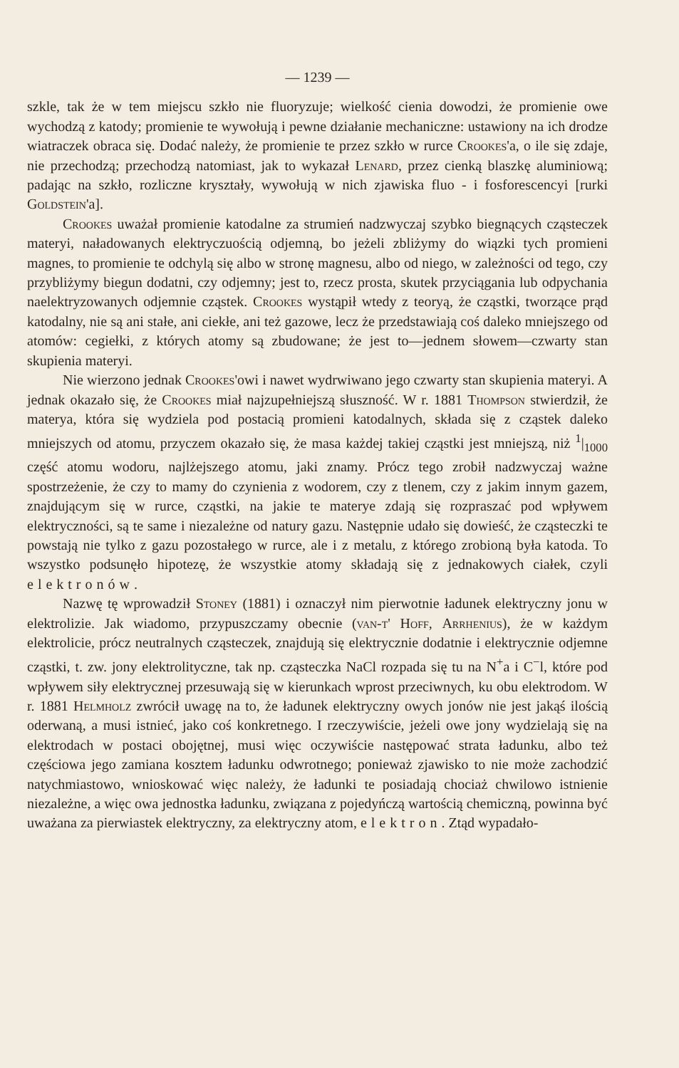— 1239 —
szkle, tak że w tem miejscu szkło nie fluoryzuje; wielkość cienia dowodzi, że promienie owe wychodzą z katody; promienie te wywołują i pewne działanie mechaniczne: ustawiony na ich drodze wiatraczek obraca się. Dodać należy, że promienie te przez szkło w rurce Crookes'a, o ile się zdaje, nie przechodzą; przechodzą natomiast, jak to wykazał Lenard, przez cienką blaszkę aluminiową; padając na szkło, rozliczne kryształy, wywołują w nich zjawiska fluo - i fosforescencyi [rurki Goldstein'a].
Crookes uważał promienie katodalne za strumień nadzwyczaj szybko biegnących cząsteczek materyi, naładowanych elektryczuością odjemną, bo jeżeli zbliżymy do wiązki tych promieni magnes, to promienie te odchylą się albo w stronę magnesu, albo od niego, w zależności od tego, czy przybliżymy biegun dodatni, czy odjemny; jest to, rzecz prosta, skutek przyciągania lub odpychania naelektryzowanych odjemnie cząstek. Crookes wystąpił wtedy z teoryą, że cząstki, tworzące prąd katodalny, nie są ani stałe, ani ciekłe, ani też gazowe, lecz że przedstawiają coś daleko mniejszego od atomów: cegiełki, z których atomy są zbudowane; że jest to—jednem słowem—czwarty stan skupienia materyi.
Nie wierzono jednak Crookes'owi i nawet wydrwiwano jego czwarty stan skupienia materyi. A jednak okazało się, że Crookes miał najzupełniejszą słuszność. W r. 1881 Thompson stwierdził, że materya, która się wydziela pod postacią promieni katodalnych, składa się z cząstek daleko mniejszych od atomu, przyczem okazało się, że masa każdej takiej cząstki jest mniejszą, niż <sup>1</sup>|<sub>1000</sub> część atomu wodoru, najlżejszego atomu, jaki znamy. Prócz tego zrobił nadzwyczaj ważne spostrzeżenie, że czy to mamy do czynienia z wodorem, czy z tlenem, czy z jakim innym gazem, znajdującym się w rurce, cząstki, na jakie te materye zdają się rozpraszać pod wpływem elektryczności, są te same i niezależne od natury gazu. Następnie udało się dowieść, że cząsteczki te powstają nie tylko z gazu pozostałego w rurce, ale i z metalu, z którego zrobioną była katoda. To wszystko podsunęło hipotezę, że wszystkie atomy składają się z jednakowych ciałek, czyli elektronów.
Nazwę tę wprowadził Stoney (1881) i oznaczył nim pierwotnie ładunek elektryczny jonu w elektrolizie. Jak wiadomo, przypuszczamy obecnie (van-t' Hoff, Arrhenius), że w każdym elektrolicie, prócz neutralnych cząsteczek, znajdują się elektrycznie dodatnie i elektrycznie odjemne cząstki, t. zw. jony elektrolityczne, tak np. cząsteczka NaCl rozpada się tu na N<sup>+</sup>a i C<sup>−</sup>l, które pod wpływem siły elektrycznej przesuwają się w kierunkach wprost przeciwnych, ku obu elektrodom. W r. 1881 Helmholz zwrócił uwagę na to, że ładunek elektryczny owych jonów nie jest jakąś ilością oderwaną, a musi istnieć, jako coś konkretnego. I rzeczywiście, jeżeli owe jony wydzielają się na elektrodach w postaci obojętnej, musi więc oczywiście następować strata ładunku, albo też częściowa jego zamiana kosztem ładunku odwrotnego; ponieważ zjawisko to nie może zachodzić natychmiastowo, wnioskować więc należy, że ładunki te posiadają chociaż chwilowo istnienie niezależne, a więc owa jednostka ładunku, związana z pojedyńczą wartością chemiczną, powinna być uważana za pierwiastek elektryczny, za elektryczny atom, elektron. Ztąd wypadało-